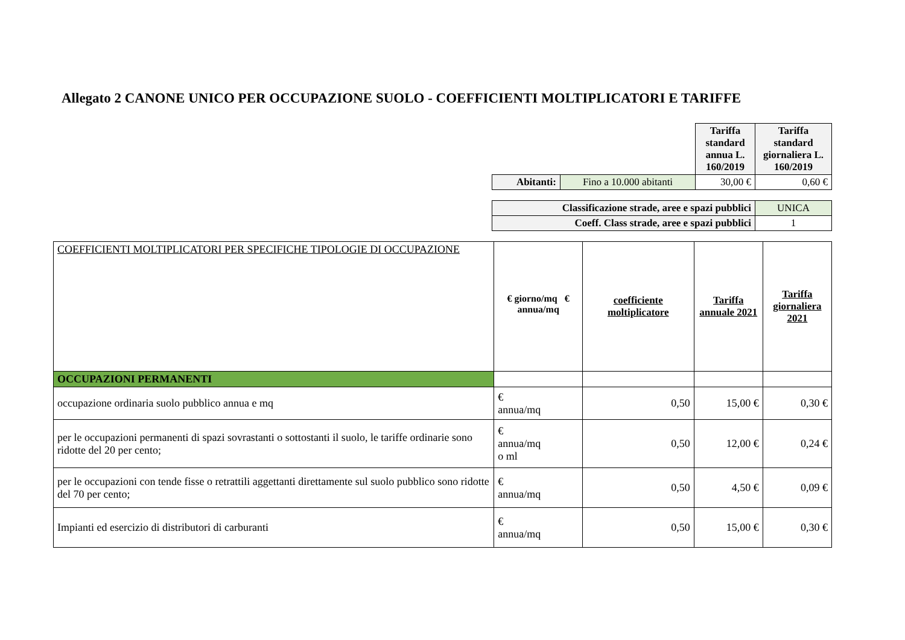Allegato 2 CANONE UNICO PER OCCUPAZIONE SUOLO - COEFFICIENTI MOLTIPLICATORI E TARIFFE
| | | Tariffa standard annua L. 160/2019 | Tariffa standard giornaliera L. 160/2019 |
| Abitanti: | Fino a 10.000 abitanti | 30,00 € | 0,60 € |
| Classificazione strade, aree e spazi pubblici | UNICA |
| Coeff. Class strade, aree e spazi pubblici | 1 |
| COEFFICIENTI MOLTIPLICATORI PER SPECIFICHE TIPOLOGIE DI OCCUPAZIONE | € giorno/mq € annua/mq | coefficiente moltiplicatore | Tariffa annuale 2021 | Tariffa giornaliera 2021 |
| OCCUPAZIONI PERMANENTI | | | | |
| occupazione ordinaria suolo pubblico annua e mq | € annua/mq | 0,50 | 15,00 € | 0,30 € |
| per le occupazioni permanenti di spazi sovrastanti o sottostanti il suolo, le tariffe ordinarie sono ridotte del 20 per cento; | € annua/mq o ml | 0,50 | 12,00 € | 0,24 € |
| per le occupazioni con tende fisse o retrattili aggettanti direttamente sul suolo pubblico sono ridotte del 70 per cento; | € annua/mq | 0,50 | 4,50 € | 0,09 € |
| Impianti ed esercizio di distributori di carburanti | € annua/mq | 0,50 | 15,00 € | 0,30 € |